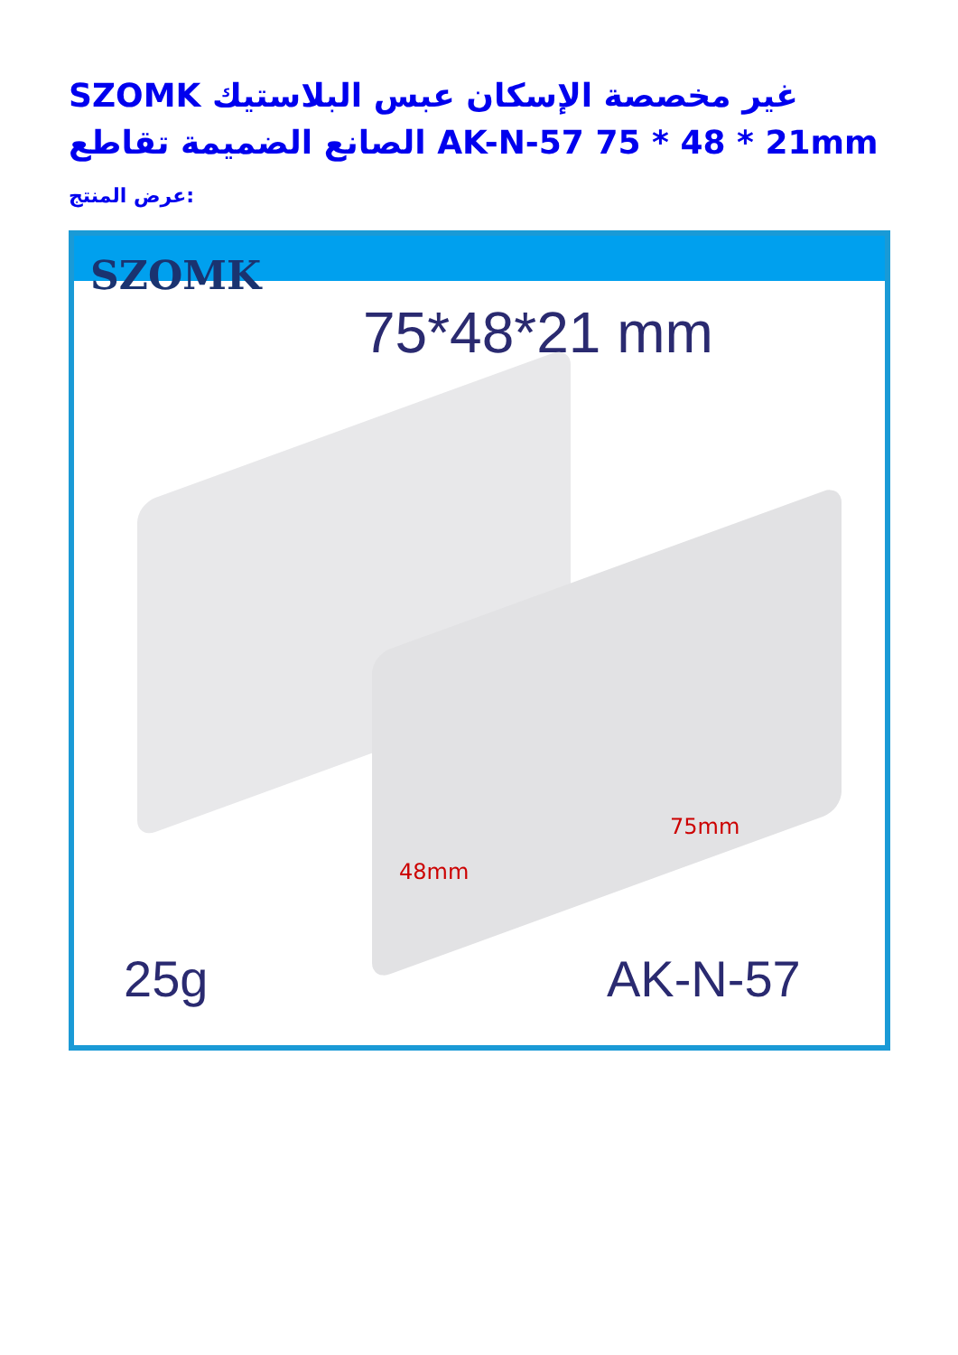SZOMK غير مخصصة الإسكان عبس البلاستيك الصانع الضميمة تقاطع AK-N-57 75 * 48 * 21mm
عرض المنتج:
SZOMK
75*48*21 mm
48mm
75mm
25g AK-N-57